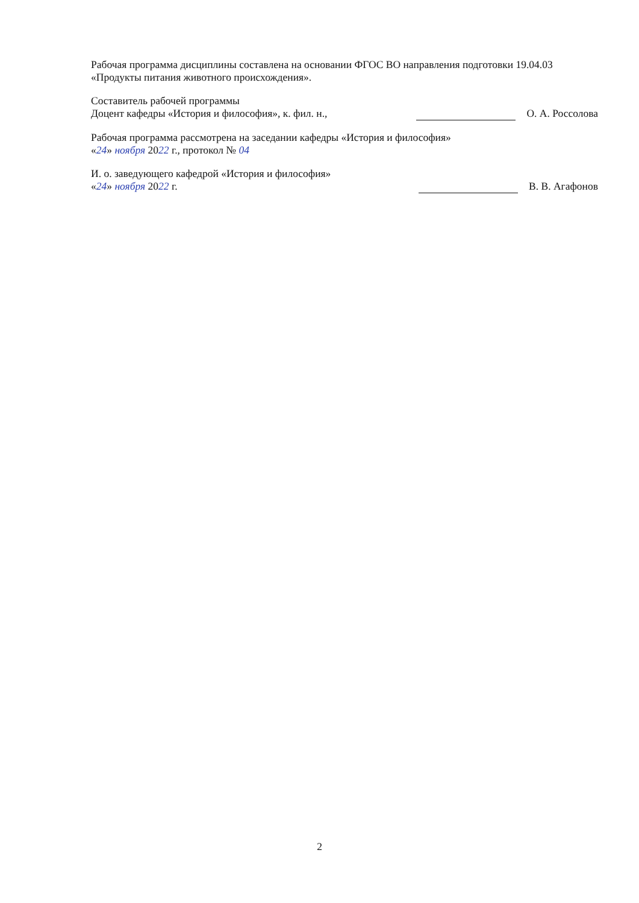Рабочая программа дисциплины составлена на основании ФГОС ВО направления подготовки 19.04.03 «Продукты питания животного происхождения».
Составитель рабочей программы
Доцент кафедры «История и философия», к. фил. н., О. А. Россолова
Рабочая программа рассмотрена на заседании кафедры «История и философия»
«24» ноября 2022 г., протокол № 04
И. о. заведующего кафедрой «История и философия»
«24» ноября 2022 г. В. В. Агафонов
2